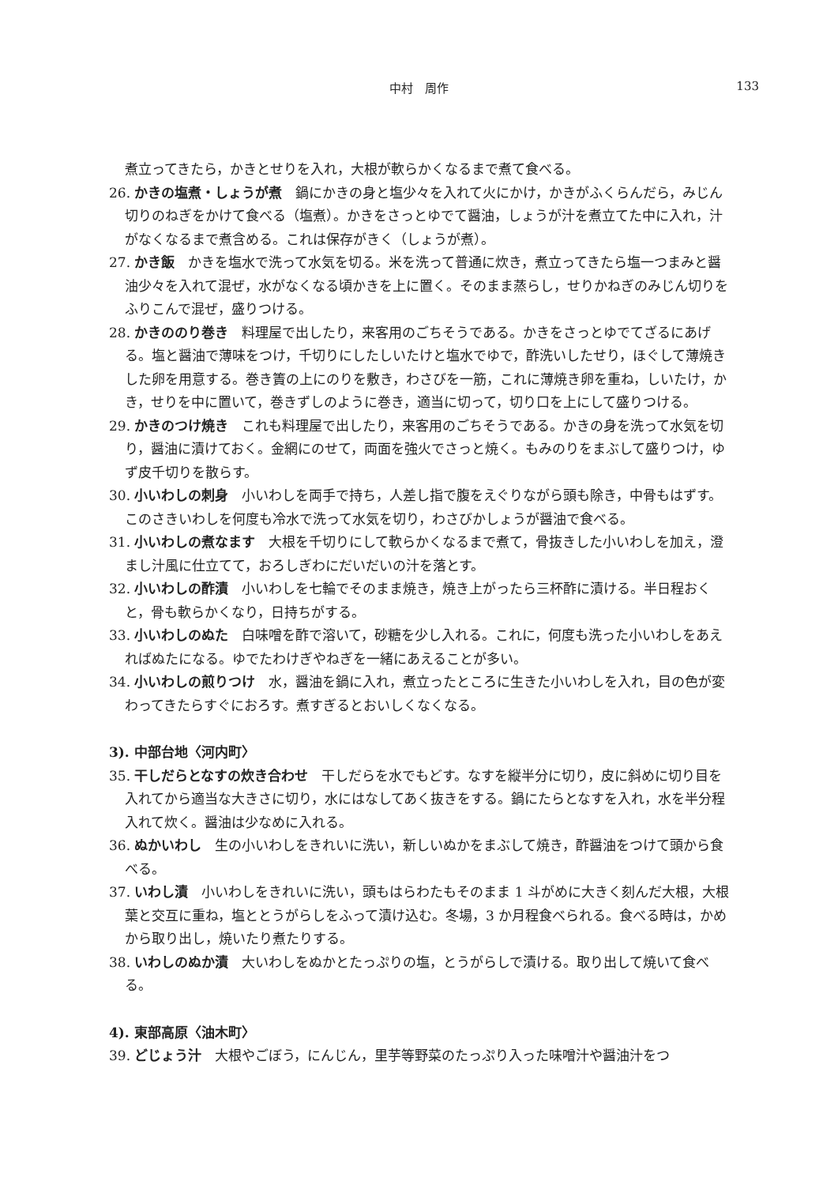中村　周作
133
煮立ってきたら，かきとせりを入れ，大根が軟らかくなるまで煮て食べる。
26. かきの塩煮・しょうが煮　鍋にかきの身と塩少々を入れて火にかけ，かきがふくらんだら，みじん切りのねぎをかけて食べる（塩煮）。かきをさっとゆでて醤油，しょうが汁を煮立てた中に入れ，汁がなくなるまで煮含める。これは保存がきく（しょうが煮）。
27. かき飯　かきを塩水で洗って水気を切る。米を洗って普通に炊き，煮立ってきたら塩一つまみと醤油少々を入れて混ぜ，水がなくなる頃かきを上に置く。そのまま蒸らし，せりかねぎのみじん切りをふりこんで混ぜ，盛りつける。
28. かきののり巻き　料理屋で出したり，来客用のごちそうである。かきをさっとゆでてざるにあげる。塩と醤油で薄味をつけ，千切りにしたしいたけと塩水でゆで，酢洗いしたせり，ほぐして薄焼きした卵を用意する。巻き簀の上にのりを敷き，わさびを一筋，これに薄焼き卵を重ね，しいたけ，かき，せりを中に置いて，巻きずしのように巻き，適当に切って，切り口を上にして盛りつける。
29. かきのつけ焼き　これも料理屋で出したり，来客用のごちそうである。かきの身を洗って水気を切り，醤油に漬けておく。金網にのせて，両面を強火でさっと焼く。もみのりをまぶして盛りつけ，ゆず皮千切りを散らす。
30. 小いわしの刺身　小いわしを両手で持ち，人差し指で腹をえぐりながら頭も除き，中骨もはずす。このさきいわしを何度も冷水で洗って水気を切り，わさびかしょうが醤油で食べる。
31. 小いわしの煮なます　大根を千切りにして軟らかくなるまで煮て，骨抜きした小いわしを加え，澄まし汁風に仕立てて，おろしぎわにだいだいの汁を落とす。
32. 小いわしの酢漬　小いわしを七輪でそのまま焼き，焼き上がったら三杯酢に漬ける。半日程おくと，骨も軟らかくなり，日持ちがする。
33. 小いわしのぬた　白味噌を酢で溶いて，砂糖を少し入れる。これに，何度も洗った小いわしをあえればぬたになる。ゆでたわけぎやねぎを一緒にあえることが多い。
34. 小いわしの煎りつけ　水，醤油を鍋に入れ，煮立ったところに生きた小いわしを入れ，目の色が変わってきたらすぐにおろす。煮すぎるとおいしくなくなる。
3). 中部台地〈河内町〉
35. 干しだらとなすの炊き合わせ　干しだらを水でもどす。なすを縦半分に切り，皮に斜めに切り目を入れてから適当な大きさに切り，水にはなしてあく抜きをする。鍋にたらとなすを入れ，水を半分程入れて炊く。醤油は少なめに入れる。
36. ぬかいわし　生の小いわしをきれいに洗い，新しいぬかをまぶして焼き，酢醤油をつけて頭から食べる。
37. いわし漬　小いわしをきれいに洗い，頭もはらわたもそのまま 1 斗がめに大きく刻んだ大根，大根葉と交互に重ね，塩ととうがらしをふって漬け込む。冬場，3 か月程食べられる。食べる時は，かめから取り出し，焼いたり煮たりする。
38. いわしのぬか漬　大いわしをぬかとたっぷりの塩，とうがらしで漬ける。取り出して焼いて食べる。
4). 東部高原〈油木町〉
39. どじょう汁　大根やごぼう，にんじん，里芋等野菜のたっぷり入った味噌汁や醤油汁をつ